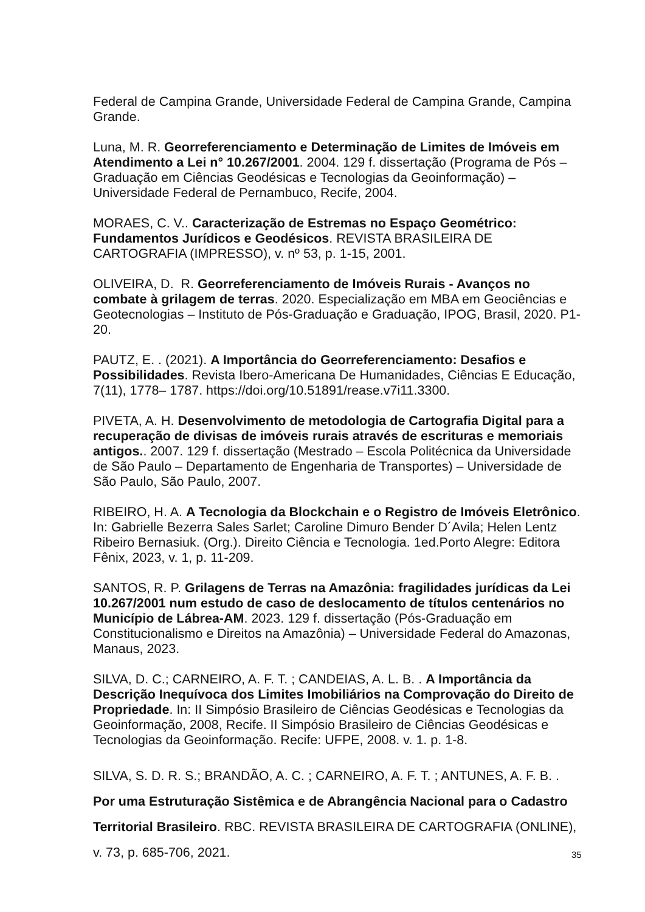Federal de Campina Grande, Universidade Federal de Campina Grande, Campina Grande.
Luna, M. R. Georreferenciamento e Determinação de Limites de Imóveis em Atendimento a Lei n° 10.267/2001. 2004. 129 f. dissertação (Programa de Pós – Graduação em Ciências Geodésicas e Tecnologias da Geoinformação) – Universidade Federal de Pernambuco, Recife, 2004.
MORAES, C. V.. Caracterização de Estremas no Espaço Geométrico: Fundamentos Jurídicos e Geodésicos. REVISTA BRASILEIRA DE CARTOGRAFIA (IMPRESSO), v. nº 53, p. 1-15, 2001.
OLIVEIRA, D. R. Georreferenciamento de Imóveis Rurais - Avanços no combate à grilagem de terras. 2020. Especialização em MBA em Geociências e Geotecnologias – Instituto de Pós-Graduação e Graduação, IPOG, Brasil, 2020. P1-20.
PAUTZ, E. . (2021). A Importância do Georreferenciamento: Desafios e Possibilidades. Revista Ibero-Americana De Humanidades, Ciências E Educação, 7(11), 1778– 1787. https://doi.org/10.51891/rease.v7i11.3300.
PIVETA, A. H. Desenvolvimento de metodologia de Cartografia Digital para a recuperação de divisas de imóveis rurais através de escrituras e memoriais antigos.. 2007. 129 f. dissertação (Mestrado – Escola Politécnica da Universidade de São Paulo – Departamento de Engenharia de Transportes) – Universidade de São Paulo, São Paulo, 2007.
RIBEIRO, H. A. A Tecnologia da Blockchain e o Registro de Imóveis Eletrônico. In: Gabrielle Bezerra Sales Sarlet; Caroline Dimuro Bender D´Avila; Helen Lentz Ribeiro Bernasiuk. (Org.). Direito Ciência e Tecnologia. 1ed.Porto Alegre: Editora Fênix, 2023, v. 1, p. 11-209.
SANTOS, R. P. Grilagens de Terras na Amazônia: fragilidades jurídicas da Lei 10.267/2001 num estudo de caso de deslocamento de títulos centenários no Município de Lábrea-AM. 2023. 129 f. dissertação (Pós-Graduação em Constitucionalismo e Direitos na Amazônia) – Universidade Federal do Amazonas, Manaus, 2023.
SILVA, D. C.; CARNEIRO, A. F. T. ; CANDEIAS, A. L. B. . A Importância da Descrição Inequívoca dos Limites Imobiliários na Comprovação do Direito de Propriedade. In: II Simpósio Brasileiro de Ciências Geodésicas e Tecnologias da Geoinformação, 2008, Recife. II Simpósio Brasileiro de Ciências Geodésicas e Tecnologias da Geoinformação. Recife: UFPE, 2008. v. 1. p. 1-8.
SILVA, S. D. R. S.; BRANDÃO, A. C. ; CARNEIRO, A. F. T. ; ANTUNES, A. F. B. .
Por uma Estruturação Sistêmica e de Abrangência Nacional para o Cadastro Territorial Brasileiro. RBC. REVISTA BRASILEIRA DE CARTOGRAFIA (ONLINE), v. 73, p. 685-706, 2021.
35